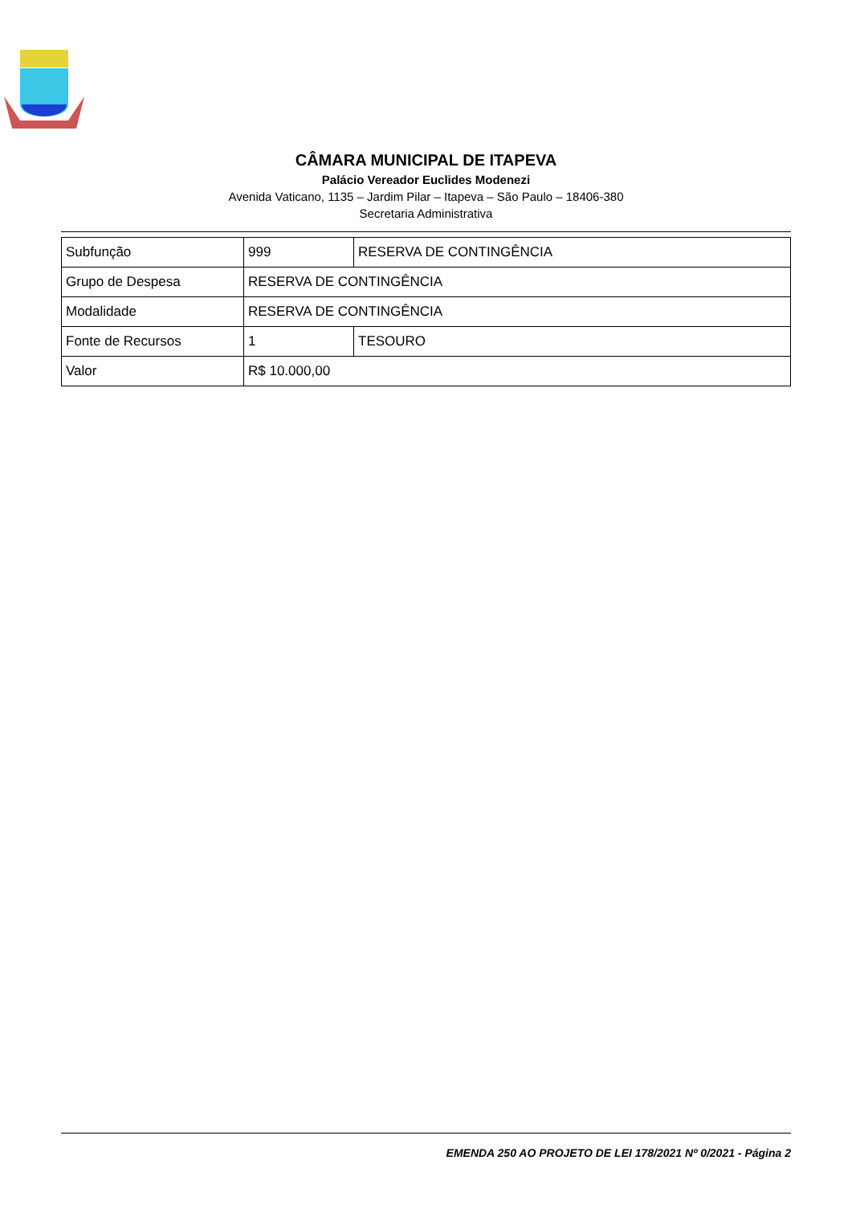CÂMARA MUNICIPAL DE ITAPEVA
Palácio Vereador Euclides Modenezi
Avenida Vaticano, 1135 – Jardim Pilar – Itapeva – São Paulo – 18406-380
Secretaria Administrativa
| Subfunção | 999 | RESERVA DE CONTINGÊNCIA |
| Grupo de Despesa | RESERVA DE CONTINGÊNCIA | |
| Modalidade | RESERVA DE CONTINGÊNCIA | |
| Fonte de Recursos | 1 | TESOURO |
| Valor | R$ 10.000,00 | |
EMENDA 250 AO PROJETO DE LEI 178/2021 Nº 0/2021 - Página 2